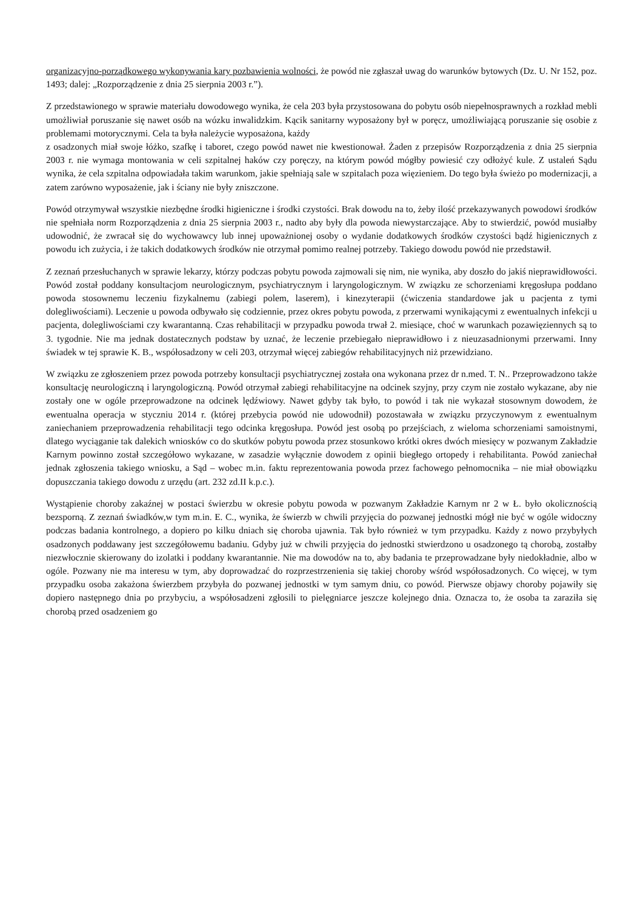organizacyjno-porządkowego wykonywania kary pozbawienia wolności, że powód nie zgłaszał uwag do warunków bytowych (Dz. U. Nr 152, poz. 1493; dalej: „Rozporządzenie z dnia 25 sierpnia 2003 r.”).
Z przedstawionego w sprawie materiału dowodowego wynika, że cela 203 była przystosowana do pobytu osób niepełnosprawnych a rozkład mebli umożliwiał poruszanie się nawet osób na wózku inwalidzkim. Kącik sanitarny wyposażony był w poręcz, umożliwiającą poruszanie się osobie z problemami motorycznymi. Cela ta była należycie wyposażona, każdy
z osadzonych miał swoje łóżko, szafkę i taboret, czego powód nawet nie kwestionował. Żaden z przepisów Rozporządzenia z dnia 25 sierpnia 2003 r. nie wymaga montowania w celi szpitalnej haków czy poręczy, na którym powód mógłby powiesić czy odłożyć kule. Z ustaleń Sądu wynika, że cela szpitalna odpowiadała takim warunkom, jakie spełniają sale w szpitalach poza więzieniem. Do tego była świeżo po modernizacji, a zatem zarówno wyposażenie, jak i ściany nie były zniszczone.
Powód otrzymywał wszystkie niezbędne środki higieniczne i środki czystości. Brak dowodu na to, żeby ilość przekazywanych powodowi środków nie spełniała norm Rozporządzenia z dnia 25 sierpnia 2003 r., nadto aby były dla powoda niewystarczające. Aby to stwierdzić, powód musiałby udowodnić, że zwracał się do wychowawcy lub innej upoważnionej osoby o wydanie dodatkowych środków czystości bądź higienicznych z powodu ich zużycia, i że takich dodatkowych środków nie otrzymał pomimo realnej potrzeby. Takiego dowodu powód nie przedstawił.
Z zeznań przesłuchanych w sprawie lekarzy, którzy podczas pobytu powoda zajmowali się nim, nie wynika, aby doszło do jakiś nieprawidłowości. Powód został poddany konsultacjom neurologicznym, psychiatrycznym i laryngologicznym. W związku ze schorzeniami kręgosłupa poddano powoda stosownemu leczeniu fizykalnemu (zabiegi polem, laserem), i kinezyterapii (ćwiczenia standardowe jak u pacjenta z tymi dolegliwościami). Leczenie u powoda odbywało się codziennie, przez okres pobytu powoda, z przerwami wynikającymi z ewentualnych infekcji u pacjenta, dolegliwościami czy kwarantanną. Czas rehabilitacji w przypadku powoda trwał 2. miesiące, choć w warunkach pozawięziennych są to 3. tygodnie. Nie ma jednak dostatecznych podstaw by uznać, że leczenie przebiegało nieprawidłowo i z nieuzasadnionymi przerwami. Inny świadek w tej sprawie K. B., współosadzony w celi 203, otrzymał więcej zabiegów rehabilitacyjnych niż przewidziano.
W związku ze zgłoszeniem przez powoda potrzeby konsultacji psychiatrycznej została ona wykonana przez dr n.med. T. N.. Przeprowadzono także konsultację neurologiczną i laryngologiczną. Powód otrzymał zabiegi rehabilitacyjne na odcinek szyjny, przy czym nie zostało wykazane, aby nie zostały one w ogóle przeprowadzone na odcinek lędźwiowy. Nawet gdyby tak było, to powód i tak nie wykazał stosownym dowodem, że ewentualna operacja w styczniu 2014 r. (której przebycia powód nie udowodnił) pozostawała w związku przyczynowym z ewentualnym zaniechaniem przeprowadzenia rehabilitacji tego odcinka kręgosłupa. Powód jest osobą po przejściach, z wieloma schorzeniami samoistnymi, dlatego wyciąganie tak dalekich wniosków co do skutków pobytu powoda przez stosunkowo krótki okres dwóch miesięcy w pozwanym Zakładzie Karnym powinno został szczegółowo wykazane, w zasadzie wyłącznie dowodem z opinii biegłego ortopedy i rehabilitanta. Powód zaniechał jednak zgłoszenia takiego wniosku, a Sąd – wobec m.in. faktu reprezentowania powoda przez fachowego pełnomocnika – nie miał obowiązku dopuszczania takiego dowodu z urzędu (art. 232 zd.II k.p.c.).
Wystąpienie choroby zakaźnej w postaci świerzbu w okresie pobytu powoda w pozwanym Zakładzie Karnym nr 2 w Ł. było okolicznością bezsporną. Z zeznań świadków,w tym m.in. E. C., wynika, że świerzb w chwili przyjęcia do pozwanej jednostki mógł nie być w ogóle widoczny podczas badania kontrolnego, a dopiero po kilku dniach się choroba ujawnia. Tak było również w tym przypadku. Każdy z nowo przybyłych osadzonych poddawany jest szczegółowemu badaniu. Gdyby już w chwili przyjęcia do jednostki stwierdzono u osadzonego tą chorobą, zostałby niezwłocznie skierowany do izolatki i poddany kwarantannie. Nie ma dowodów na to, aby badania te przeprowadzane były niedokładnie, albo w ogóle. Pozwany nie ma interesu w tym, aby doprowadzać do rozprzestrzenienia się takiej choroby wśród współosadzonych. Co więcej, w tym przypadku osoba zakażona świerzbem przybyła do pozwanej jednostki w tym samym dniu, co powód. Pierwsze objawy choroby pojawiły się dopiero następnego dnia po przybyciu, a współosadzeni zgłosili to pielęgniarce jeszcze kolejnego dnia. Oznacza to, że osoba ta zaraziła się chorobą przed osadzeniem go